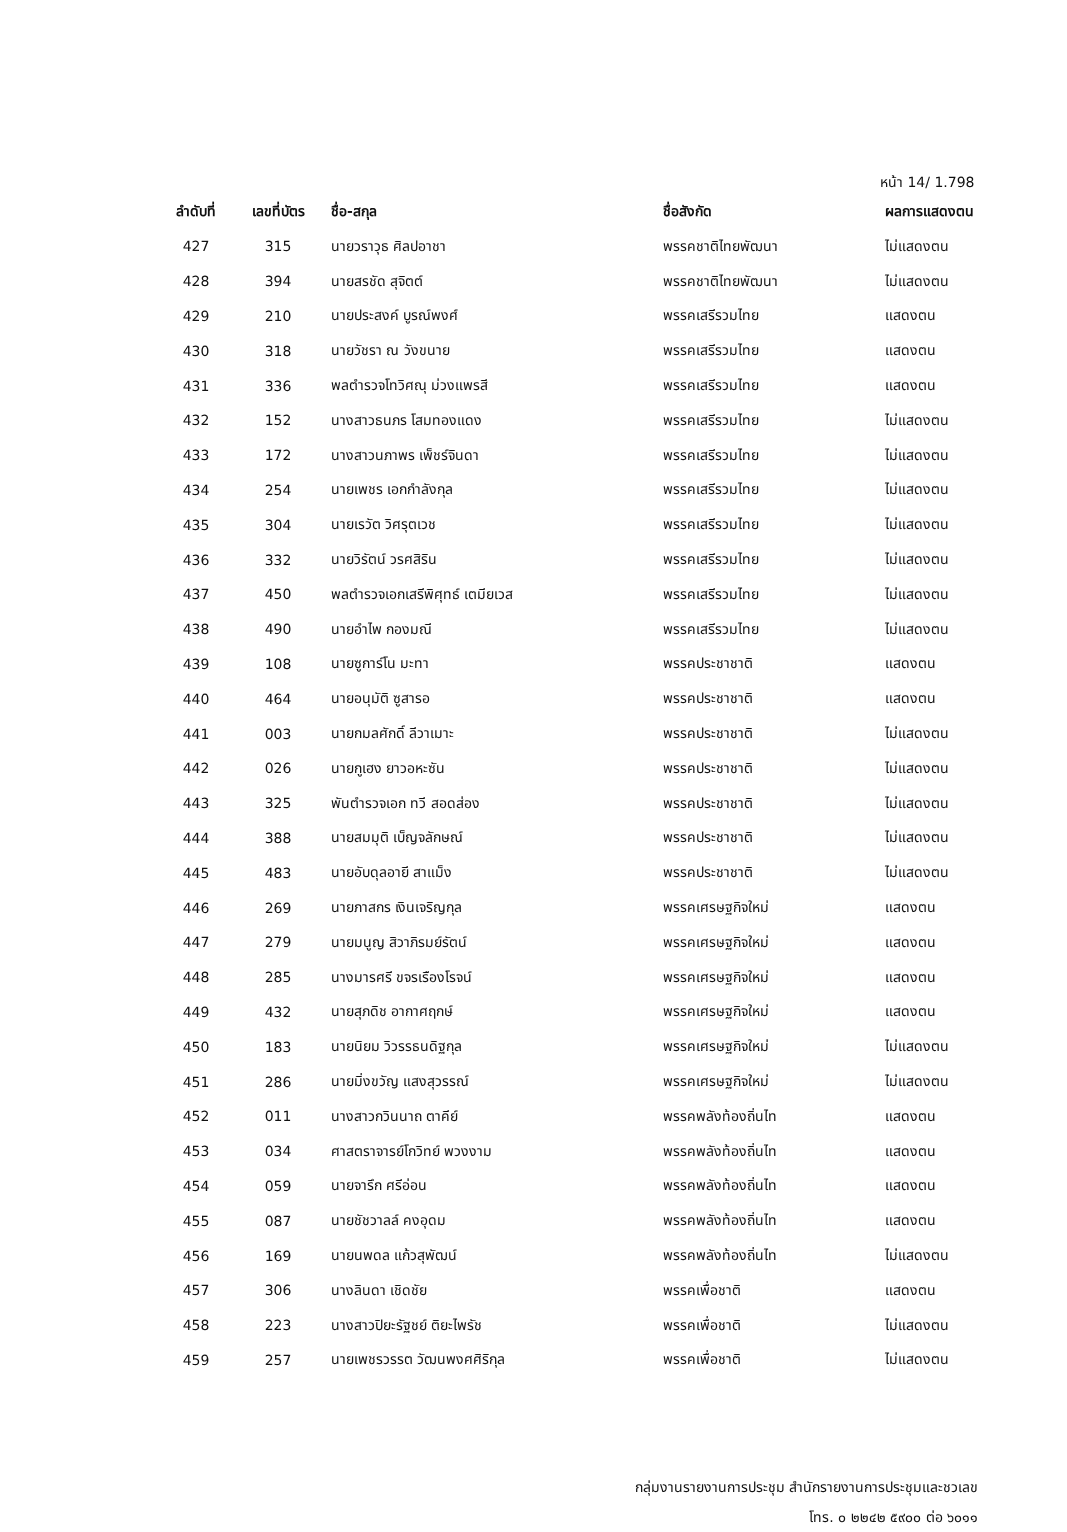หน้า 14/ 1.798
| ลำดับที่ | เลขที่บัตร | ชื่อ-สกุล | ชื่อสังกัด | ผลการแสดงตน |
| --- | --- | --- | --- | --- |
| 427 | 315 | นายวราวุธ ศิลปอาชา | พรรคชาติไทยพัฒนา | ไม่แสดงตน |
| 428 | 394 | นายสรชัด สุจิตต์ | พรรคชาติไทยพัฒนา | ไม่แสดงตน |
| 429 | 210 | นายประสงค์ บูรณ์พงศ์ | พรรคเสรีรวมไทย | แสดงตน |
| 430 | 318 | นายวัชรา ณ วังขนาย | พรรคเสรีรวมไทย | แสดงตน |
| 431 | 336 | พลตำรวจโทวิศณุ ม่วงแพรสี | พรรคเสรีรวมไทย | แสดงตน |
| 432 | 152 | นางสาวธนภร โสมทองแดง | พรรคเสรีรวมไทย | ไม่แสดงตน |
| 433 | 172 | นางสาวนภาพร เพ็ชร์จินดา | พรรคเสรีรวมไทย | ไม่แสดงตน |
| 434 | 254 | นายเพชร เอกกำลังกุล | พรรคเสรีรวมไทย | ไม่แสดงตน |
| 435 | 304 | นายเรวัต วิศรุตเวช | พรรคเสรีรวมไทย | ไม่แสดงตน |
| 436 | 332 | นายวิรัตน์ วรศสิริน | พรรคเสรีรวมไทย | ไม่แสดงตน |
| 437 | 450 | พลตำรวจเอกเสรีพิศุทธ์ เตมียเวส | พรรคเสรีรวมไทย | ไม่แสดงตน |
| 438 | 490 | นายอำไพ กองมณี | พรรคเสรีรวมไทย | ไม่แสดงตน |
| 439 | 108 | นายซูการ์โน มะทา | พรรคประชาชาติ | แสดงตน |
| 440 | 464 | นายอนุมัติ ซูสารอ | พรรคประชาชาติ | แสดงตน |
| 441 | 003 | นายกมลศักดิ์ ลีวาเมาะ | พรรคประชาชาติ | ไม่แสดงตน |
| 442 | 026 | นายกูเฮง ยาวอหะซัน | พรรคประชาชาติ | ไม่แสดงตน |
| 443 | 325 | พันตำรวจเอก ทวี สอดส่อง | พรรคประชาชาติ | ไม่แสดงตน |
| 444 | 388 | นายสมมุติ เบ็ญจลักษณ์ | พรรคประชาชาติ | ไม่แสดงตน |
| 445 | 483 | นายอับดุลอายี สาแม็ง | พรรคประชาชาติ | ไม่แสดงตน |
| 446 | 269 | นายภาสกร เงินเจริญกุล | พรรคเศรษฐกิจใหม่ | แสดงตน |
| 447 | 279 | นายมนูญ สิวาภิรมย์รัตน์ | พรรคเศรษฐกิจใหม่ | แสดงตน |
| 448 | 285 | นางมารศรี ขจรเรืองโรจน์ | พรรคเศรษฐกิจใหม่ | แสดงตน |
| 449 | 432 | นายสุภดิช อากาศฤกษ์ | พรรคเศรษฐกิจใหม่ | แสดงตน |
| 450 | 183 | นายนิยม วิวรรธนดิฐกุล | พรรคเศรษฐกิจใหม่ | ไม่แสดงตน |
| 451 | 286 | นายมิ่งขวัญ แสงสุวรรณ์ | พรรคเศรษฐกิจใหม่ | ไม่แสดงตน |
| 452 | 011 | นางสาวกวินนาถ ตาคีย์ | พรรคพลังท้องถิ่นไท | แสดงตน |
| 453 | 034 | ศาสตราจารย์โกวิทย์ พวงงาม | พรรคพลังท้องถิ่นไท | แสดงตน |
| 454 | 059 | นายจารึก ศรีอ่อน | พรรคพลังท้องถิ่นไท | แสดงตน |
| 455 | 087 | นายชัชวาลล์ คงอุดม | พรรคพลังท้องถิ่นไท | แสดงตน |
| 456 | 169 | นายนพดล แก้วสุพัฒน์ | พรรคพลังท้องถิ่นไท | ไม่แสดงตน |
| 457 | 306 | นางลินดา เชิดชัย | พรรคเพื่อชาติ | แสดงตน |
| 458 | 223 | นางสาวปิยะรัฐชย์ ติยะไพรัช | พรรคเพื่อชาติ | ไม่แสดงตน |
| 459 | 257 | นายเพชรวรรต วัฒนพงศศิริกุล | พรรคเพื่อชาติ | ไม่แสดงตน |
กลุ่มงานรายงานการประชุม สำนักรายงานการประชุมและชวเลข
โทร. ๐ ๒๒๔๒ ๕๙๐๐ ต่อ ๖๐๑๑